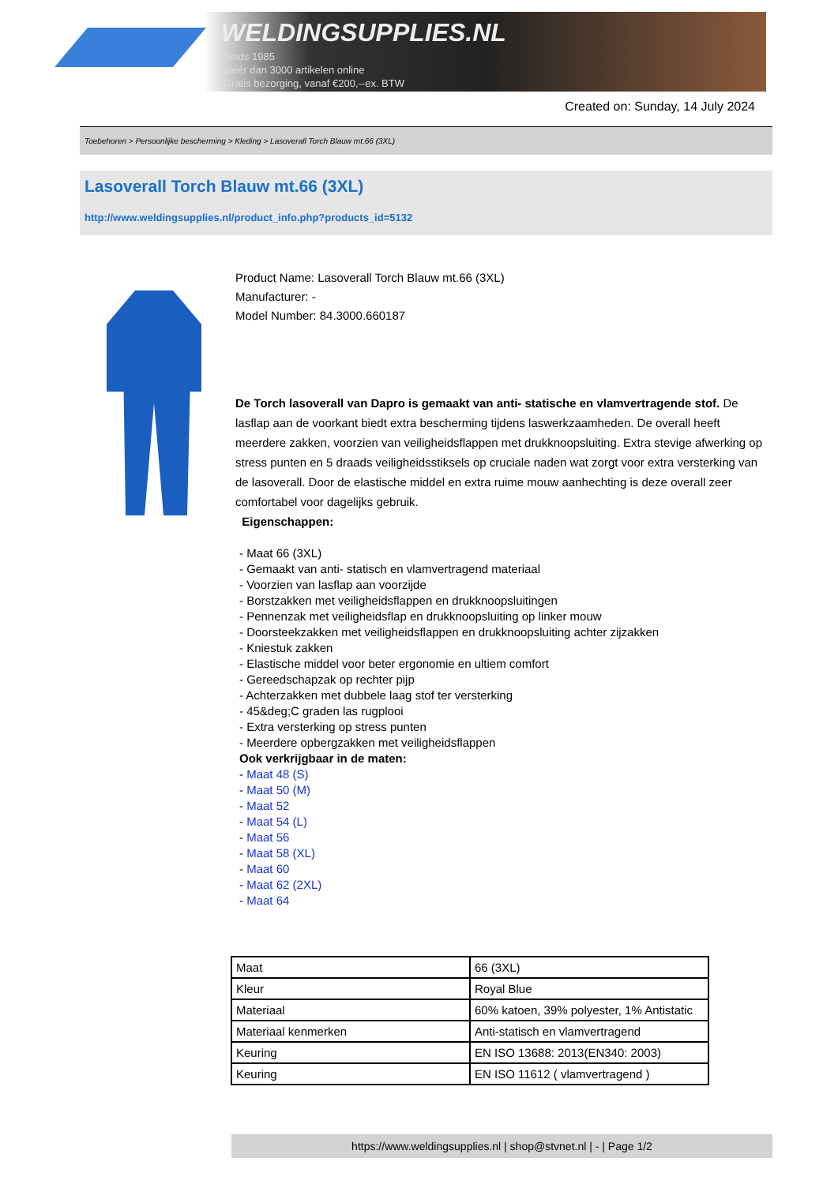WELDINGSUPPLIES.NL
- Sinds 1985
- Méér dan 3000 artikelen online
- Gratis bezorging, vanaf €200,--ex. BTW
Created on: Sunday, 14 July 2024
Toebehoren > Persoonlijke bescherming > Kleding > Lasoverall Torch Blauw mt.66 (3XL)
Lasoverall Torch Blauw mt.66 (3XL)
http://www.weldingsupplies.nl/product_info.php?products_id=5132
Product Name: Lasoverall Torch Blauw mt.66 (3XL)
Manufacturer: -
Model Number: 84.3000.660187
De Torch lasoverall van Dapro is gemaakt van anti- statische en vlamvertragende stof. De lasflap aan de voorkant biedt extra bescherming tijdens laswerkzaamheden. De overall heeft meerdere zakken, voorzien van veiligheidsflappen met drukknoopsluiting. Extra stevige afwerking op stress punten en 5 draads veiligheidsstiksels op cruciale naden wat zorgt voor extra versterking van de lasoverall. Door de elastische middel en extra ruime mouw aanhechting is deze overall zeer comfortabel voor dagelijks gebruik.
Eigenschappen:
- Maat 66 (3XL)
- Gemaakt van anti- statisch en vlamvertragend materiaal
- Voorzien van lasflap aan voorzijde
- Borstzakken met veiligheidsflappen en drukknoopsluitingen
- Pennenzak met veiligheidsflap en drukknoopsluiting op linker mouw
- Doorsteekzakken met veiligheidsflappen en drukknoopsluiting achter zijzakken
- Kniestuk zakken
- Elastische middel voor beter ergonomie en ultiem comfort
- Gereedschapzak op rechter pijp
- Achterzakken met dubbele laag stof ter versterking
- 45&deg;C graden las rugplooi
- Extra versterking op stress punten
- Meerdere opbergzakken met veiligheidsflappen
Ook verkrijgbaar in de maten:
- Maat 48 (S)
- Maat 50 (M)
- Maat 52
- Maat 54 (L)
- Maat 56
- Maat 58 (XL)
- Maat 60
- Maat 62 (2XL)
- Maat 64
| Maat | 66 (3XL) |
| Kleur | Royal Blue |
| Materiaal | 60% katoen, 39% polyester, 1% Antistatic |
| Materiaal kenmerken | Anti-statisch en vlamvertragend |
| Keuring | EN ISO 13688: 2013(EN340: 2003) |
| Keuring | EN ISO 11612 ( vlamvertragend ) |
https://www.weldingsupplies.nl | shop@stvnet.nl | - | Page 1/2